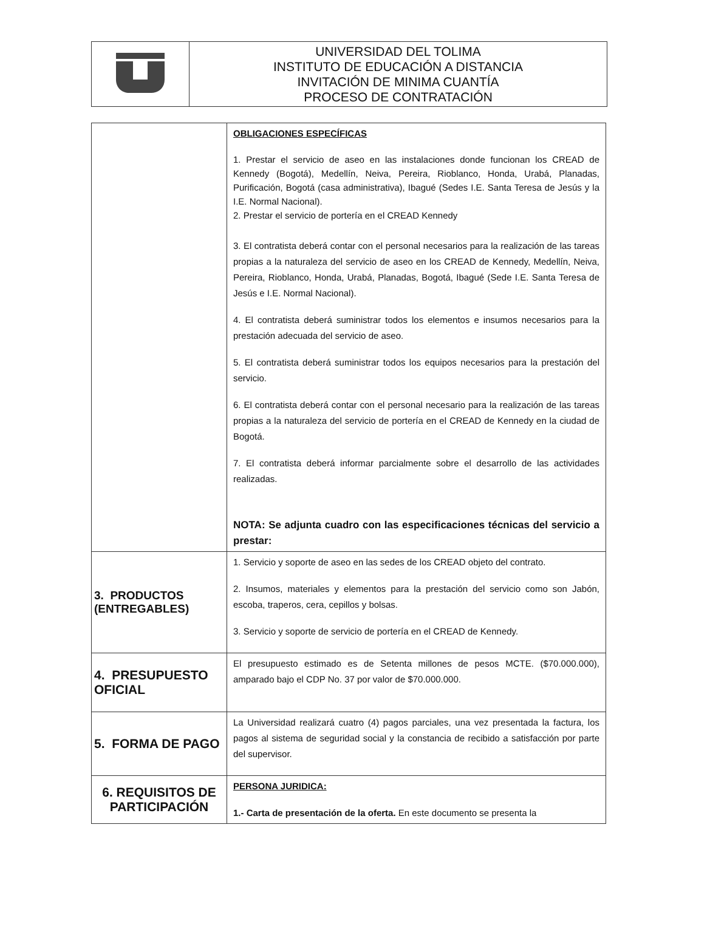| | UNIVERSIDAD DEL TOLIMA INSTITUTO DE EDUCACIÓN A DISTANCIA INVITACIÓN DE MINIMA CUANTÍA PROCESO DE CONTRATACIÓN |
| | OBLIGACIONES ESPECÍFICAS 1. Prestar el servicio de aseo en las instalaciones donde funcionan los CREAD de Kennedy (Bogotá), Medellín, Neiva, Pereira, Rioblanco, Honda, Urabá, Planadas, Purificación, Bogotá (casa administrativa), Ibagué (Sedes I.E. Santa Teresa de Jesús y la I.E. Normal Nacional). 2. Prestar el servicio de portería en el CREAD Kennedy 3. El contratista deberá contar con el personal necesarios para la realización de las tareas propias a la naturaleza del servicio de aseo en los CREAD de Kennedy, Medellín, Neiva, Pereira, Rioblanco, Honda, Urabá, Planadas, Bogotá, Ibagué (Sede I.E. Santa Teresa de Jesús e I.E. Normal Nacional). 4. El contratista deberá suministrar todos los elementos e insumos necesarios para la prestación adecuada del servicio de aseo. 5. El contratista deberá suministrar todos los equipos necesarios para la prestación del servicio. 6. El contratista deberá contar con el personal necesario para la realización de las tareas propias a la naturaleza del servicio de portería en el CREAD de Kennedy en la ciudad de Bogotá. 7. El contratista deberá informar parcialmente sobre el desarrollo de las actividades realizadas. NOTA: Se adjunta cuadro con las especificaciones técnicas del servicio a prestar: |
| 3. PRODUCTOS (ENTREGABLES) | 1. Servicio y soporte de aseo en las sedes de los CREAD objeto del contrato. 2. Insumos, materiales y elementos para la prestación del servicio como son Jabón, escoba, traperos, cera, cepillos y bolsas. 3. Servicio y soporte de servicio de portería en el CREAD de Kennedy. |
| 4. PRESUPUESTO OFICIAL | El presupuesto estimado es de Setenta millones de pesos MCTE. ($70.000.000), amparado bajo el CDP No. 37 por valor de $70.000.000. |
| 5. FORMA DE PAGO | La Universidad realizará cuatro (4) pagos parciales, una vez presentada la factura, los pagos al sistema de seguridad social y la constancia de recibido a satisfacción por parte del supervisor. |
| 6. REQUISITOS DE PARTICIPACIÓN | PERSONA JURIDICA: 1.- Carta de presentación de la oferta. En este documento se presenta la |